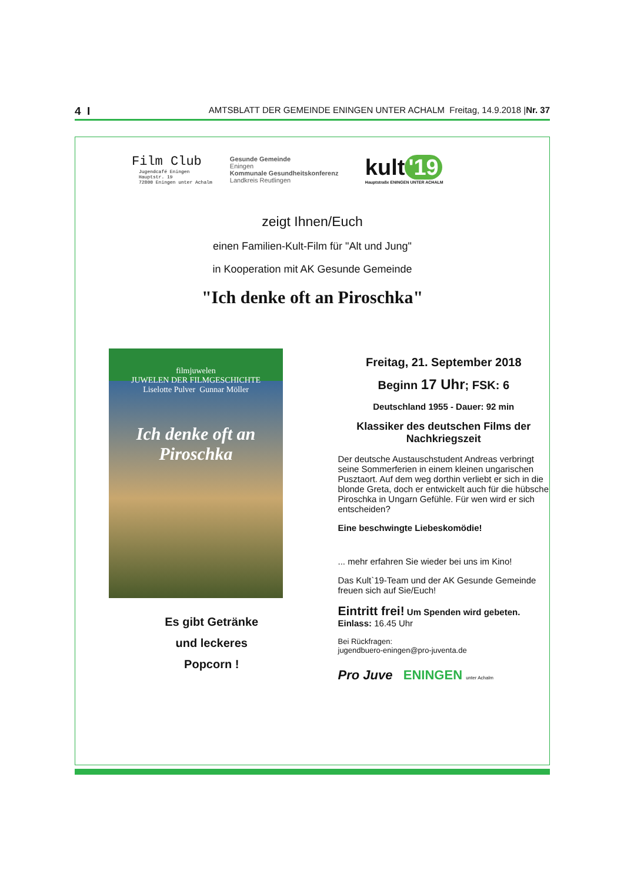4 I AMTSBLATT DER GEMEINDE ENINGEN UNTER ACHALM Freitag, 14.9.2018 |Nr. 37
Film Club
Jugendcafé Eningen
Hauptstr. 19
72800 Eningen unter Achalm
Gesunde Gemeinde
Eningen
Kommunale Gesundheitskonferenz
Landkreis Reutlingen
kult '19
Hauptstraße ENINGEN UNTER ACHALM
zeigt Ihnen/Euch
einen Familien-Kult-Film für "Alt und Jung"
in Kooperation mit AK Gesunde Gemeinde
"Ich denke oft an Piroschka"
filmjuwelen
JUWELEN DER FILMGESCHICHTE
Liselotte Pulver Gunnar Möller
Ich denke oft an Piroschka
Es gibt Getränke
und leckeres
Popcorn !
Freitag, 21. September 2018
Beginn 17 Uhr; FSK: 6
Deutschland 1955 - Dauer: 92 min
Klassiker des deutschen Films der Nachkriegszeit
Der deutsche Austauschstudent Andreas verbringt seine Sommerferien in einem kleinen ungarischen Pusztaort. Auf dem weg dorthin verliebt er sich in die blonde Greta, doch er entwickelt auch für die hübsche Piroschka in Ungarn Gefühle. Für wen wird er sich entscheiden?
Eine beschwingte Liebeskomödie!
... mehr erfahren Sie wieder bei uns im Kino!
Das Kult`19-Team und der AK Gesunde Gemeinde freuen sich auf Sie/Euch!
Eintritt frei! Um Spenden wird gebeten.
Einlass: 16.45 Uhr
Bei Rückfragen:
jugendbuero-eningen@pro-juventa.de
Pro Juve ENINGEN unter Achalm